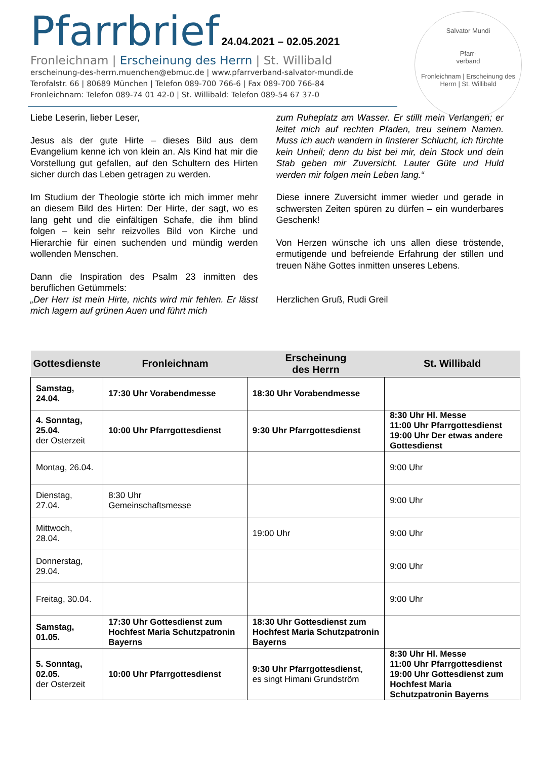Pfarrbrief 24.04.2021 – 02.05.2021
Fronleichnam | Erscheinung des Herrn | St. Willibald
erscheinung-des-herrn.muenchen@ebmuc.de | www.pfarrverband-salvator-mundi.de
Terofalstr. 66 | 80689 München | Telefon 089-700 766-6 | Fax 089-700 766-84
Fronleichnam: Telefon 089-74 01 42-0 | St. Willibald: Telefon 089-54 67 37-0
Salvator Mundi
Pfarr-
verband
Fronleichnam | Erscheinung des Herrn | St. Willibald
Liebe Leserin, lieber Leser,
Jesus als der gute Hirte – dieses Bild aus dem Evangelium kenne ich von klein an. Als Kind hat mir die Vorstellung gut gefallen, auf den Schultern des Hirten sicher durch das Leben getragen zu werden.
Im Studium der Theologie störte ich mich immer mehr an diesem Bild des Hirten: Der Hirte, der sagt, wo es lang geht und die einfältigen Schafe, die ihm blind folgen – kein sehr reizvolles Bild von Kirche und Hierarchie für einen suchenden und mündig werden wollenden Menschen.
Dann die Inspiration des Psalm 23 inmitten des beruflichen Getümmels:
„Der Herr ist mein Hirte, nichts wird mir fehlen. Er lässt mich lagern auf grünen Auen und führt mich
zum Ruheplatz am Wasser. Er stillt mein Verlangen; er leitet mich auf rechten Pfaden, treu seinem Namen. Muss ich auch wandern in finsterer Schlucht, ich fürchte kein Unheil; denn du bist bei mir, dein Stock und dein Stab geben mir Zuversicht. Lauter Güte und Huld werden mir folgen mein Leben lang.“
Diese innere Zuversicht immer wieder und gerade in schwersten Zeiten spüren zu dürfen – ein wunderbares Geschenk!
Von Herzen wünsche ich uns allen diese tröstende, ermutigende und befreiende Erfahrung der stillen und treuen Nähe Gottes inmitten unseres Lebens.
Herzlichen Gruß, Rudi Greil
| Gottesdienste | Fronleichnam | Erscheinung des Herrn | St. Willibald |
| --- | --- | --- | --- |
| Samstag, 24.04. | 17:30 Uhr Vorabendmesse | 18:30 Uhr Vorabendmesse | |
| 4. Sonntag, 25.04. der Osterzeit | 10:00 Uhr Pfarrgottesdienst | 9:30 Uhr Pfarrgottesdienst | 8:30 Uhr Hl. Messe 11:00 Uhr Pfarrgottesdienst 19:00 Uhr Der etwas andere Gottesdienst |
| Montag, 26.04. | | | 9:00 Uhr |
| Dienstag, 27.04. | 8:30 Uhr Gemeinschaftsmesse | | 9:00 Uhr |
| Mittwoch, 28.04. | | 19:00 Uhr | 9:00 Uhr |
| Donnerstag, 29.04. | | | 9:00 Uhr |
| Freitag, 30.04. | | | 9:00 Uhr |
| Samstag, 01.05. | 17:30 Uhr Gottesdienst zum Hochfest Maria Schutzpatronin Bayerns | 18:30 Uhr Gottesdienst zum Hochfest Maria Schutzpatronin Bayerns | |
| 5. Sonntag, 02.05. der Osterzeit | 10:00 Uhr Pfarrgottesdienst | 9:30 Uhr Pfarrgottesdienst , es singt Himani Grundström | 8:30 Uhr Hl. Messe 11:00 Uhr Pfarrgottesdienst 19:00 Uhr Gottesdienst zum Hochfest Maria Schutzpatronin Bayerns |